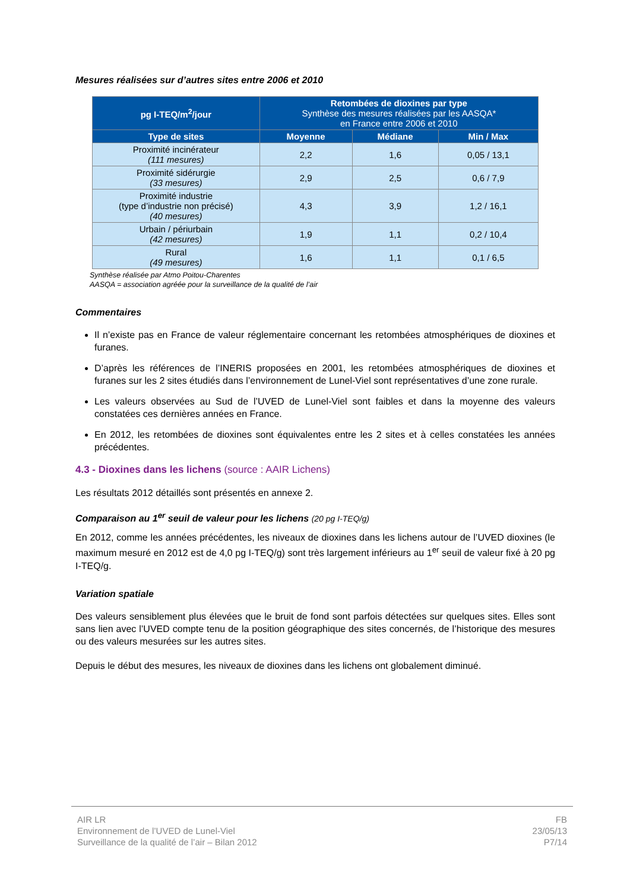Mesures réalisées sur d’autres sites entre 2006 et 2010
| pg I-TEQ/m<sup>2</sup>/jour | Retombées de dioxines par type Synthèse des mesures réalisées par les AASQA* en France entre 2006 et 2010 | | |
| --- | --- | --- | --- |
| Type de sites | Moyenne | Médiane | Min / Max |
| Proximité incinérateur (111 mesures) | 2,2 | 1,6 | 0,05 / 13,1 |
| Proximité sidérurgie (33 mesures) | 2,9 | 2,5 | 0,6 / 7,9 |
| Proximité industrie (type d’industrie non précisé) (40 mesures) | 4,3 | 3,9 | 1,2 / 16,1 |
| Urbain / périurbain (42 mesures) | 1,9 | 1,1 | 0,2 / 10,4 |
| Rural (49 mesures) | 1,6 | 1,1 | 0,1 / 6,5 |
Synthèse réalisée par Atmo Poitou-Charentes
AASQA = association agréée pour la surveillance de la qualité de l’air
Commentaires
Il n’existe pas en France de valeur réglementaire concernant les retombées atmosphériques de dioxines et furanes.
D’après les références de l’INERIS proposées en 2001, les retombées atmosphériques de dioxines et furanes sur les 2 sites étudiés dans l’environnement de Lunel-Viel sont représentatives d’une zone rurale.
Les valeurs observées au Sud de l’UVED de Lunel-Viel sont faibles et dans la moyenne des valeurs constatées ces dernières années en France.
En 2012, les retombées de dioxines sont équivalentes entre les 2 sites et à celles constatées les années précédentes.
4.3 - Dioxines dans les lichens (source : AAIR Lichens)
Les résultats 2012 détaillés sont présentés en annexe 2.
Comparaison au 1<sup>er</sup> seuil de valeur pour les lichens (20 pg I-TEQ/g)
En 2012, comme les années précédentes, les niveaux de dioxines dans les lichens autour de l’UVED dioxines (le maximum mesuré en 2012 est de 4,0 pg I-TEQ/g) sont très largement inférieurs au 1<sup>er</sup> seuil de valeur fixé à 20 pg I-TEQ/g.
Variation spatiale
Des valeurs sensiblement plus élevées que le bruit de fond sont parfois détectées sur quelques sites. Elles sont sans lien avec l’UVED compte tenu de la position géographique des sites concernés, de l’historique des mesures ou des valeurs mesurées sur les autres sites.
Depuis le début des mesures, les niveaux de dioxines dans les lichens ont globalement diminué.
AIR LR
Environnement de l’UVED de Lunel-Viel
Surveillance de la qualité de l’air – Bilan 2012
FB
23/05/13
P7/14